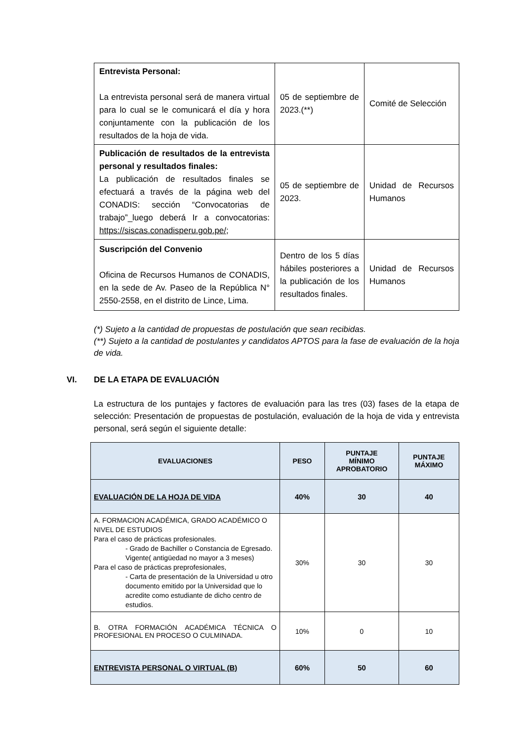| Entrevista Personal: La entrevista personal será de manera virtual para lo cual se le comunicará el día y hora conjuntamente con la publicación de los resultados de la hoja de vida. | 05 de septiembre de 2023.(**) | Comité de Selección |
| Publicación de resultados de la entrevista personal y resultados finales: La publicación de resultados finales se efectuará a través de la página web del CONADIS: sección “Convocatorias de trabajo”_luego deberá Ir a convocatorias: https://siscas.conadisperu.gob.pe/ ; | 05 de septiembre de 2023. | Unidad de Recursos Humanos |
| Suscripción del Convenio Oficina de Recursos Humanos de CONADIS, en la sede de Av. Paseo de la República N° 2550-2558, en el distrito de Lince, Lima. | Dentro de los 5 días hábiles posteriores a la publicación de los resultados finales. | Unidad de Recursos Humanos |
(*) Sujeto a la cantidad de propuestas de postulación que sean recibidas.
(**) Sujeto a la cantidad de postulantes y candidatos APTOS para la fase de evaluación de la hoja de vida.
VI. DE LA ETAPA DE EVALUACIÓN
La estructura de los puntajes y factores de evaluación para las tres (03) fases de la etapa de selección: Presentación de propuestas de postulación, evaluación de la hoja de vida y entrevista personal, será según el siguiente detalle:
| EVALUACIONES | PESO | PUNTAJE MÍNIMO APROBATORIO | PUNTAJE MÁXIMO |
| --- | --- | --- | --- |
| EVALUACIÓN DE LA HOJA DE VIDA | 40% | 30 | 40 |
| A. FORMACION ACADÉMICA, GRADO ACADÉMICO O NIVEL DE ESTUDIOS Para el caso de prácticas profesionales. - Grado de Bachiller o Constancia de Egresado. Vigente( antigüedad no mayor a 3 meses) Para el caso de prácticas preprofesionales, - Carta de presentación de la Universidad u otro documento emitido por la Universidad que lo acredite como estudiante de dicho centro de estudios. | 30% | 30 | 30 |
| B. OTRA FORMACIÓN ACADÉMICA TÉCNICA O PROFESIONAL EN PROCESO O CULMINADA. | 10% | 0 | 10 |
| ENTREVISTA PERSONAL O VIRTUAL (B) | 60% | 50 | 60 |